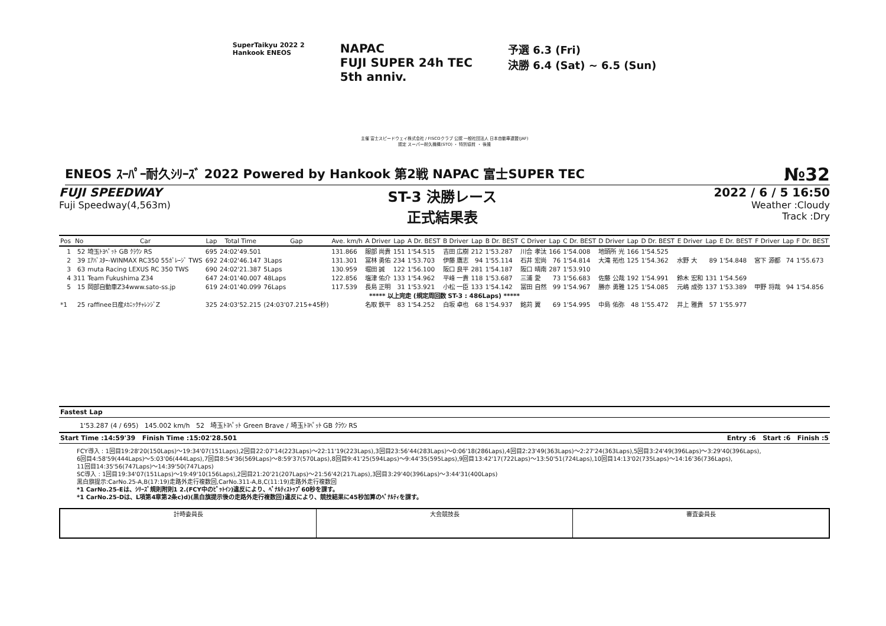SuperTaikyu 2022 2
Hankook ENEOS
NAPAC
FUJI SUPER 24h TEC
5th anniv.
予選 6.3 (Fri)
決勝 6.4 (Sat) ~ 6.5 (Sun)
主催 富士スピードウェイ株式会社 / FISCOクラブ 公認 一般社団法人 日本自動車連盟(JAF)
認定 スーパー耐久機構(STO) ・ 特別協賛 ・ 後援
ENEOS ｽｰﾊﾟｰ耐久ｼﾘｰｽﾞ 2022 Powered by Hankook 第2戦 NAPAC 富士SUPER TEC №32
FUJI SPEEDWAY
Fuji Speedway(4,563m)
ST-3 決勝レース
正式結果表
2022 / 6 / 5 16:50
Weather :Cloudy
Track :Dry
| Pos | No | Car | Lap | Total Time | Gap | Ave. km/h | A Driver | Lap | A Dr. BEST | B Driver | Lap | B Dr. BEST | C Driver | Lap | C Dr. BEST | D Driver | Lap | D Dr. BEST | E Driver | Lap | E Dr. BEST | F Driver | Lap | F Dr. BEST |
| --- | --- | --- | --- | --- | --- | --- | --- | --- | --- | --- | --- | --- | --- | --- | --- | --- | --- | --- | --- | --- | --- | --- | --- | --- |
| 1 | 52 | 埼玉ﾄﾖﾍﾟｯﾄ GB ｸﾗｳﾝ RS | 695 | 24:02'49.501 | | 131.866 | 服部 尚貴 | 151 | 1'54.515 | 吉田 広樹 | 212 | 1'53.287 | 川合 孝汰 | 166 | 1'54.008 | 地頭所 光 | 166 | 1'54.525 | | | | | | |
| 2 | 39 | ｴｱﾊﾞｽﾀｰ-WINMAX RC350 55ｶﾞﾚｰｼﾞ TWS | 692 | 24:02'46.147 | 3Laps | 131.301 | 冨林 勇佑 | 234 | 1'53.703 | 伊藤 鷹志 | 94 | 1'55.114 | 石井 宏尚 | 76 | 1'54.814 | 大滝 拓也 | 125 | 1'54.362 | 水野 大 | 89 | 1'54.848 | 宮下 源都 | 74 | 1'55.673 |
| 3 | 63 | muta Racing LEXUS RC 350 TWS | 690 | 24:02'21.387 | 5Laps | 130.959 | 堀田 誠 | 122 | 1'56.100 | 阪口 良平 | 281 | 1'54.187 | 阪口 晴南 | 287 | 1'53.910 | | | | | | | | | |
| 4 | 311 | Team Fukushima Z34 | 647 | 24:01'40.007 | 48Laps | 122.856 | 塩津 佑介 | 133 | 1'54.962 | 平峰 一貴 | 118 | 1'53.687 | 三浦 愛 | 73 | 1'56.683 | 佐藤 公哉 | 192 | 1'54.991 | 鈴木 宏和 | 131 | 1'54.569 | | | |
| 5 | 15 | 岡部自動車Z34www.sato-ss.jp | 619 | 24:01'40.099 | 76Laps | 117.539 | 長島 正明 | 31 | 1'53.921 | 小松 一臣 | 133 | 1'54.142 | 冨田 自然 | 99 | 1'54.967 | 勝亦 勇雅 | 125 | 1'54.085 | 元嶋 成弥 | 137 | 1'53.389 | 甲野 将哉 | 94 | 1'54.856 |
| ***** 以上完走 (規定周回数 ST-3 : 486Laps) ***** | | | | | | | | | | | | | | | | | | | | | | | | |
| *1 | 25 | raffinee日産ﾒｶﾆｯｸﾁｬﾚﾝｼﾞZ | 325 | 24:03'52.215 | (24:03'07.215+45秒) | | 名取 鉄平 | 83 | 1'54.252 | 白坂 卓也 | 68 | 1'54.937 | 銘苅 翼 | 69 | 1'54.995 | 中島 佑弥 | 48 | 1'55.472 | 井上 雅貴 | 57 | 1'55.977 | | | |
Fastest Lap
1'53.287 (4 / 695) 145.002 km/h 52 埼玉ﾄﾖﾍﾟｯﾄ Green Brave / 埼玉ﾄﾖﾍﾟｯﾄ GB ｸﾗｳﾝ RS
Start Time :14:59'39 Finish Time :15:02'28.501 Entry :6 Start :6 Finish :5
FCY導入 : 1回目19:28'20(150Laps)～19:34'07(151Laps),2回目22:07'14(223Laps)～22:11'19(223Laps),3回目23:56'44(283Laps)～0:06'18(286Laps),4回目2:23'49(363Laps)～2:27'24(363Laps),5回目3:24'49(396Laps)～3:29'40(396Laps),
6回目4:58'59(444Laps)～5:03'06(444Laps),7回目8:54'36(569Laps)～8:59'37(570Laps),8回目9:41'25(594Laps)～9:44'35(595Laps),9回目13:42'17(722Laps)～13:50'51(724Laps),10回目14:13'02(735Laps)～14:16'36(736Laps),
11回目14:35'56(747Laps)～14:39'50(747Laps)
SC導入 : 1回目19:34'07(151Laps)～19:49'10(156Laps),2回目21:20'21(207Laps)～21:56'42(217Laps),3回目3:29'40(396Laps)～3:44'31(400Laps)
黒白旗提示:CarNo.25-A,B(17:19)走路外走行複数回,CarNo.311-A,B,C(11:19)走路外走行複数回
*1 CarNo.25-Eは、ｼﾘｰｽﾞ規則附則1 2.(FCY中のﾋﾟｯﾄｲﾝ)違反により、ﾍﾟﾅﾙﾃｨｽﾄｯﾌﾟ60秒を課す。
*1 CarNo.25-Dは、L項第4章第2条c)d)(黒白旗提示後の走路外走行複数回)違反により、競技結果に45秒加算のﾍﾟﾅﾙﾃｨを課す。
計時委員長 大会競技長 審査委員長